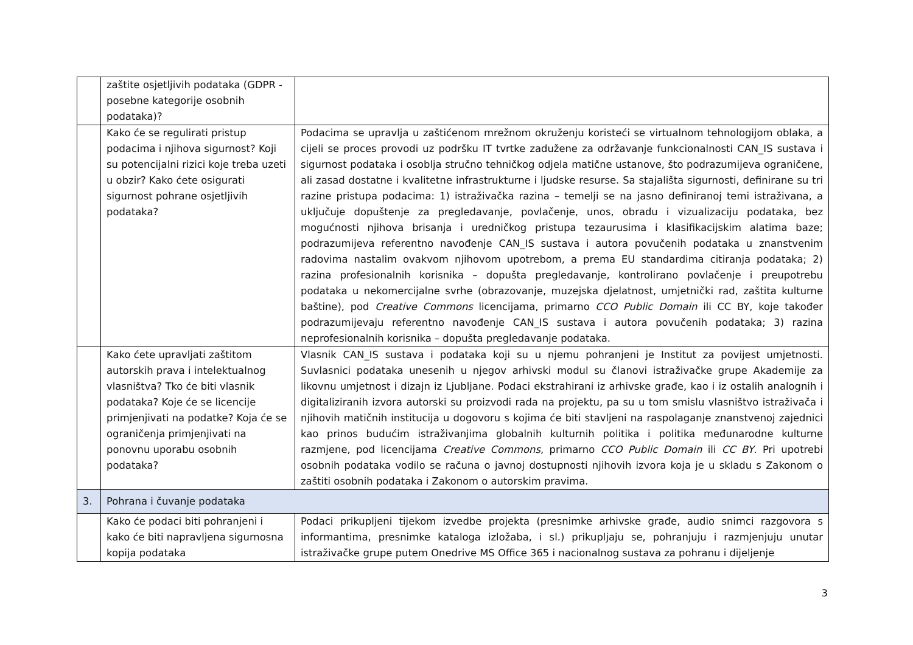| | zaštite osjetljivih podataka (GDPR - posebne kategorije osobnih podataka)? | |
| | Kako će se regulirati pristup podacima i njihova sigurnost? Koji su potencijalni rizici koje treba uzeti u obzir? Kako ćete osigurati sigurnost pohrane osjetljivih podataka? | Podacima se upravlja u zaštićenom mrežnom okruženju koristeći se virtualnom tehnologijom oblaka, a cijeli se proces provodi uz podršku IT tvrtke zadužene za održavanje funkcionalnosti CAN_IS sustava i sigurnost podataka i osoblja stručno tehničkog odjela matične ustanove, što podrazumijeva ograničene, ali zasad dostatne i kvalitetne infrastrukturne i ljudske resurse. Sa stajališta sigurnosti, definirane su tri razine pristupa podacima: 1) istraživačka razina – temelji se na jasno definiranoj temi istraživana, a uključuje dopuštenje za pregledavanje, povlačenje, unos, obradu i vizualizaciju podataka, bez mogućnosti njihova brisanja i uredničkog pristupa tezaurusima i klasifikacijskim alatima baze; podrazumijeva referentno navođenje CAN_IS sustava i autora povučenih podataka u znanstvenim radovima nastalim ovakvom njihovom upotrebom, a prema EU standardima citiranja podataka; 2) razina profesionalnih korisnika – dopušta pregledavanje, kontrolirano povlačenje i preupotrebu podataka u nekomercijalne svrhe (obrazovanje, muzejska djelatnost, umjetnički rad, zaštita kulturne baštine), pod Creative Commons licencijama, primarno CCO Public Domain ili CC BY, koje također podrazumijevaju referentno navođenje CAN_IS sustava i autora povučenih podataka; 3) razina neprofesionalnih korisnika – dopušta pregledavanje podataka. |
| | Kako ćete upravljati zaštitom autorskih prava i intelektualnog vlasništva? Tko će biti vlasnik podataka? Koje će se licencije primjenjivati na podatke? Koja će se ograničenja primjenjivati na ponovnu uporabu osobnih podataka? | Vlasnik CAN_IS sustava i podataka koji su u njemu pohranjeni je Institut za povijest umjetnosti. Suvlasnici podataka unesenih u njegov arhivski modul su članovi istraživačke grupe Akademije za likovnu umjetnost i dizajn iz Ljubljane. Podaci ekstrahirani iz arhivske građe, kao i iz ostalih analognih i digitaliziranih izvora autorski su proizvodi rada na projektu, pa su u tom smislu vlasništvo istraživača i njihovih matičnih institucija u dogovoru s kojima će biti stavljeni na raspolaganje znanstvenoj zajednici kao prinos budućim istraživanjima globalnih kulturnih politika i politika međunarodne kulturne razmjene, pod licencijama Creative Commons , primarno CCO Public Domain ili CC BY . Pri upotrebi osobnih podataka vodilo se računa o javnoj dostupnosti njihovih izvora koja je u skladu s Zakonom o zaštiti osobnih podataka i Zakonom o autorskim pravima. |
| 3. | Pohrana i čuvanje podataka | |
| | Kako će podaci biti pohranjeni i kako će biti napravljena sigurnosna kopija podataka | Podaci prikupljeni tijekom izvedbe projekta (presnimke arhivske građe, audio snimci razgovora s informantima, presnimke kataloga izložaba, i sl.) prikupljaju se, pohranjuju i razmjenjuju unutar istraživačke grupe putem Onedrive MS Office 365 i nacionalnog sustava za pohranu i dijeljenje |
3